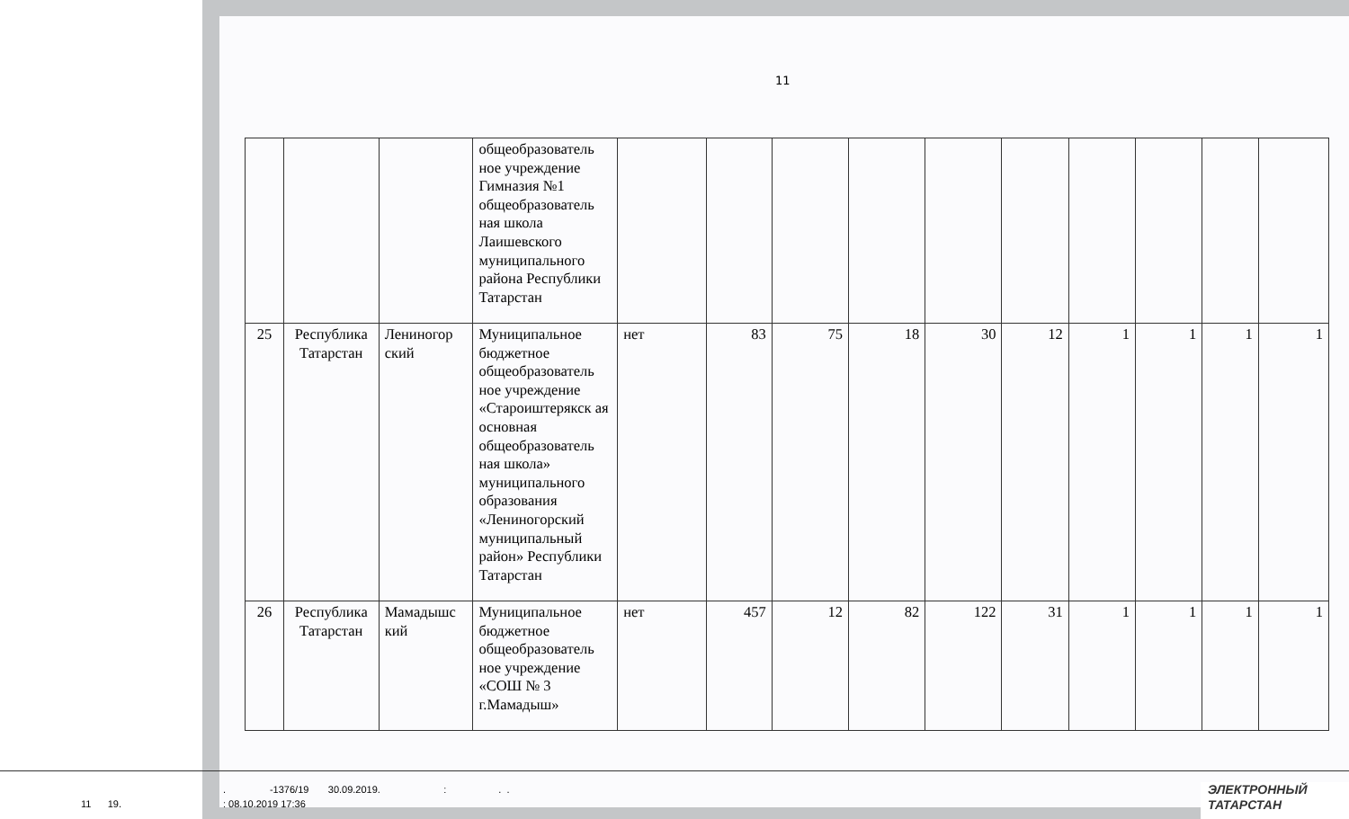11
| | | | общеобразователь ное учреждение Гимназия №1 общеобразователь ная школа Лаишевского муниципального района Республики Татарстан | | | | | | | | | | |
| 25 | Республика Татарстан | Лениногор ский | Муниципальное бюджетное общеобразователь ное учреждение «Староиштерякск ая основная общеобразователь ная школа» муниципального образования «Лениногорский муниципальный район» Республики Татарстан | нет | 83 | 75 | 18 | 30 | 12 | 1 | 1 | 1 | 1 |
| 26 | Республика Татарстан | Мамадышс кий | Муниципальное бюджетное общеобразователь ное учреждение «СОШ № 3 г.Мамадыш» | нет | 457 | 12 | 82 | 122 | 31 | 1 | 1 | 1 | 1 |
11 19.
. -1376/19 30.09.2019. : . .
: 08.10.2019 17:36
ЭЛЕКТРОННЫЙ
ТАТАРСТАН